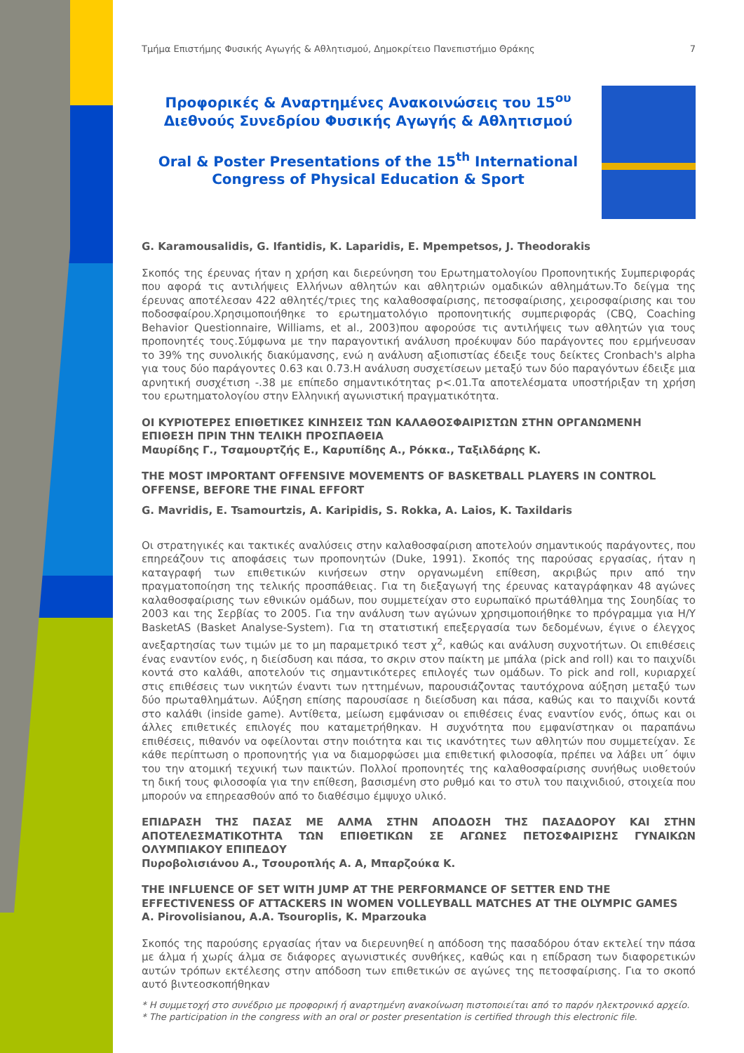Τμήμα Επιστήμης Φυσικής Αγωγής & Αθλητισμού, Δημοκρίτειο Πανεπιστήμιο Θράκης 7
Προφορικές & Αναρτημένες Ανακοινώσεις του 15<sup>ου</sup> Διεθνούς Συνεδρίου Φυσικής Αγωγής & Αθλητισμού
Oral & Poster Presentations of the 15<sup>th</sup> International Congress of Physical Education & Sport
G. Karamousalidis, G. Ifantidis, K. Laparidis, E. Mpempetsos, J. Theodorakis
Σκοπός της έρευνας ήταν η χρήση και διερεύνηση του Ερωτηματολογίου Προπονητικής Συμπεριφοράς που αφορά τις αντιλήψεις Ελλήνων αθλητών και αθλητριών ομαδικών αθλημάτων.Το δείγμα της έρευνας αποτέλεσαν 422 αθλητές/τριες της καλαθοσφαίρισης, πετοσφαίρισης, χειροσφαίρισης και του ποδοσφαίρου.Χρησιμοποιήθηκε το ερωτηματολόγιο προπονητικής συμπεριφοράς (CBQ, Coaching Behavior Questionnaire, Williams, et al., 2003)που αφορούσε τις αντιλήψεις των αθλητών για τους προπονητές τους.Σύμφωνα με την παραγοντική ανάλυση προέκυψαν δύο παράγοντες που ερμήνευσαν το 39% της συνολικής διακύμανσης, ενώ η ανάλυση αξιοπιστίας έδειξε τους δείκτες Cronbach's alpha για τους δύο παράγοντες 0.63 και 0.73.Η ανάλυση συσχετίσεων μεταξύ των δύο παραγόντων έδειξε μια αρνητική συσχέτιση -.38 με επίπεδο σημαντικότητας p<.01.Τα αποτελέσματα υποστήριξαν τη χρήση του ερωτηματολογίου στην Ελληνική αγωνιστική πραγματικότητα.
ΟΙ ΚΥΡΙΟΤΕΡΕΣ ΕΠΙΘΕΤΙΚΕΣ ΚΙΝΗΣΕΙΣ ΤΩΝ ΚΑΛΑΘΟΣΦΑΙΡΙΣΤΩΝ ΣΤΗΝ ΟΡΓΑΝΩΜΕΝΗ ΕΠΙΘΕΣΗ ΠΡΙΝ ΤΗΝ ΤΕΛΙΚΗ ΠΡΟΣΠΑΘΕΙΑ
Μαυρίδης Γ., Τσαμουρτζής Ε., Καρυπίδης Α., Ρόκκα., Ταξιλδάρης Κ.
THE MOST IMPORTANT OFFENSIVE MOVEMENTS OF BASKETBALL PLAYERS IN CONTROL OFFENSE, BEFORE THE FINAL EFFORT
G. Mavridis, E. Tsamourtzis, A. Karipidis, S. Rokka, A. Laios, K. Taxildaris
Οι στρατηγικές και τακτικές αναλύσεις στην καλαθοσφαίριση αποτελούν σημαντικούς παράγοντες, που επηρεάζουν τις αποφάσεις των προπονητών (Duke, 1991). Σκοπός της παρούσας εργασίας, ήταν η καταγραφή των επιθετικών κινήσεων στην οργανωμένη επίθεση, ακριβώς πριν από την πραγματοποίηση της τελικής προσπάθειας. Για τη διεξαγωγή της έρευνας καταγράφηκαν 48 αγώνες καλαθοσφαίρισης των εθνικών ομάδων, που συμμετείχαν στο ευρωπαϊκό πρωτάθλημα της Σουηδίας το 2003 και της Σερβίας το 2005. Για την ανάλυση των αγώνων χρησιμοποιήθηκε το πρόγραμμα για Η/Υ BasketAS (Basket Analyse-System). Για τη στατιστική επεξεργασία των δεδομένων, έγινε ο έλεγχος ανεξαρτησίας των τιμών με το μη παραμετρικό τεστ χ<sup>2</sup>, καθώς και ανάλυση συχνοτήτων. Οι επιθέσεις ένας εναντίον ενός, η διείσδυση και πάσα, το σκριν στον παίκτη με μπάλα (pick and roll) και το παιχνίδι κοντά στο καλάθι, αποτελούν τις σημαντικότερες επιλογές των ομάδων. Το pick and roll, κυριαρχεί στις επιθέσεις των νικητών έναντι των ηττημένων, παρουσιάζοντας ταυτόχρονα αύξηση μεταξύ των δύο πρωταθλημάτων. Αύξηση επίσης παρουσίασε η διείσδυση και πάσα, καθώς και το παιχνίδι κοντά στο καλάθι (inside game). Αντίθετα, μείωση εμφάνισαν οι επιθέσεις ένας εναντίον ενός, όπως και οι άλλες επιθετικές επιλογές που καταμετρήθηκαν. Η συχνότητα που εμφανίστηκαν οι παραπάνω επιθέσεις, πιθανόν να οφείλονται στην ποιότητα και τις ικανότητες των αθλητών που συμμετείχαν. Σε κάθε περίπτωση ο προπονητής για να διαμορφώσει μια επιθετική φιλοσοφία, πρέπει να λάβει υπ΄ όψιν του την ατομική τεχνική των παικτών. Πολλοί προπονητές της καλαθοσφαίρισης συνήθως υιοθετούν τη δική τους φιλοσοφία για την επίθεση, βασισμένη στο ρυθμό και το στυλ του παιχνιδιού, στοιχεία που μπορούν να επηρεασθούν από το διαθέσιμο έμψυχο υλικό.
ΕΠΙΔΡΑΣΗ ΤΗΣ ΠΑΣΑΣ ΜΕ ΑΛΜΑ ΣΤΗΝ ΑΠΟΔΟΣΗ ΤΗΣ ΠΑΣΑΔΟΡΟΥ ΚΑΙ ΣΤΗΝ ΑΠΟΤΕΛΕΣΜΑΤΙΚΟΤΗΤΑ ΤΩΝ ΕΠΙΘΕΤΙΚΩΝ ΣΕ ΑΓΩΝΕΣ ΠΕΤΟΣΦΑΙΡΙΣΗΣ ΓΥΝΑΙΚΩΝ ΟΛΥΜΠΙΑΚΟΥ ΕΠΙΠΕΔΟΥ
Πυροβολισιάνου Α., Τσουροπλής Α. Α, Μπαρζούκα Κ.
THE INFLUENCE OF SET WITH JUMP AT THE PERFORMANCE OF SETTER END THE EFFECTIVENESS OF ATTACKERS IN WOMEN VOLLEYBALL MATCHES AT THE OLYMPIC GAMES
A. Pirovolisianou, A.A. Tsouroplis, K. Mparzouka
Σκοπός της παρούσης εργασίας ήταν να διερευνηθεί η απόδοση της πασαδόρου όταν εκτελεί την πάσα με άλμα ή χωρίς άλμα σε διάφορες αγωνιστικές συνθήκες, καθώς και η επίδραση των διαφορετικών αυτών τρόπων εκτέλεσης στην απόδοση των επιθετικών σε αγώνες της πετοσφαίρισης. Για το σκοπό αυτό βιντεοσκοπήθηκαν
* Η συμμετοχή στο συνέδριο με προφορική ή αναρτημένη ανακοίνωση πιστοποιείται από το παρόν ηλεκτρονικό αρχείο.
* The participation in the congress with an oral or poster presentation is certified through this electronic file.